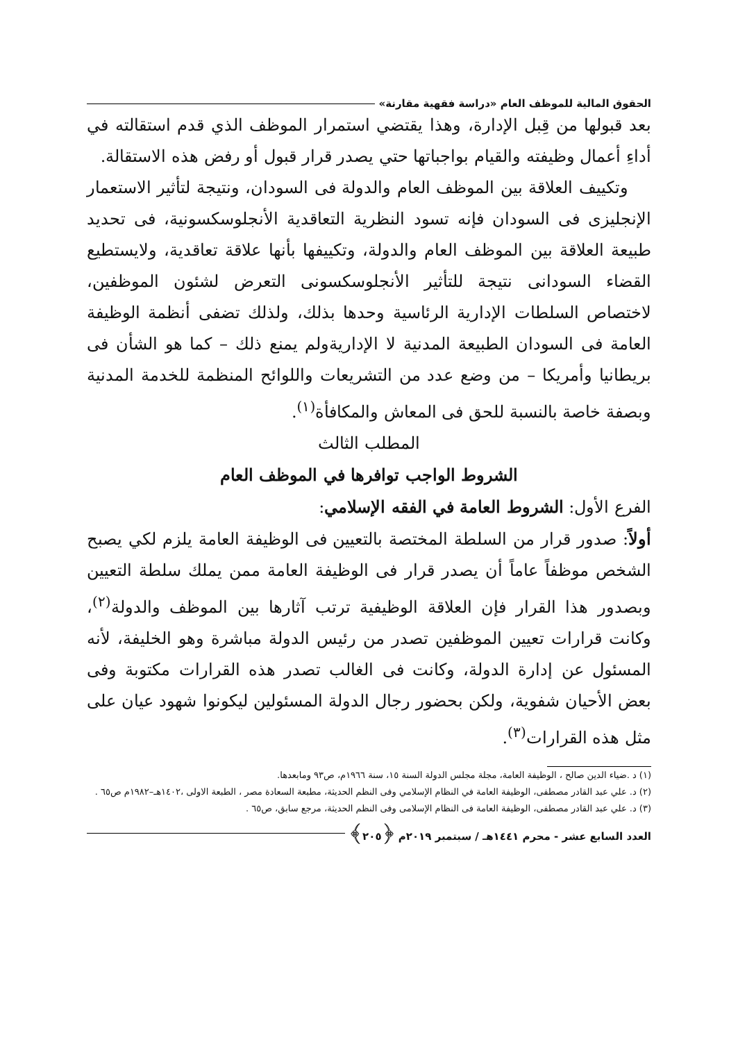الحقوق المالية للموظف العام «دراسة فقهية مقارنة»
بعد قبولها من قِبل الإدارة، وهذا يقتضي استمرار الموظف الذي قدم استقالته في أداءِ أعمال وظيفته والقيام بواجباتها حتي يصدر قرار قبول أو رفض هذه الاستقالة.
وتكييف العلاقة بين الموظف العام والدولة فى السودان، ونتيجة لتأثير الاستعمار الإنجليزى فى السودان فإنه تسود النظرية التعاقدية الأنجلوسكسونية، فى تحديد طبيعة العلاقة بين الموظف العام والدولة، وتكييفها بأنها علاقة تعاقدية، ولايستطيع القضاء السودانى نتيجة للتأثير الأنجلوسكسونى التعرض لشئون الموظفين، لاختصاص السلطات الإدارية الرئاسية وحدها بذلك، ولذلك تضفى أنظمة الوظيفة العامة فى السودان الطبيعة المدنية لا الإداريةولم يمنع ذلك – كما هو الشأن فى بريطانيا وأمريكا – من وضع عدد من التشريعات واللوائح المنظمة للخدمة المدنية وبصفة خاصة بالنسبة للحق فى المعاش والمكافأة<sup>(١)</sup>.
المطلب الثالث
الشروط الواجب توافرها في الموظف العام
الفرع الأول: الشروط العامة في الفقه الإسلامي:
أولاً: صدور قرار من السلطة المختصة بالتعيين فى الوظيفة العامة يلزم لكي يصبح الشخص موظفاً عاماً أن يصدر قرار فى الوظيفة العامة ممن يملك سلطة التعيين وبصدور هذا القرار فإن العلاقة الوظيفية ترتب آثارها بين الموظف والدولة<sup>(٢)</sup>، وكانت قرارات تعيين الموظفين تصدر من رئيس الدولة مباشرة وهو الخليفة، لأنه المسئول عن إدارة الدولة، وكانت فى الغالب تصدر هذه القرارات مكتوبة وفى بعض الأحيان شفوية، ولكن بحضور رجال الدولة المسئولين ليكونوا شهود عيان على مثل هذه القرارات<sup>(٣)</sup>.
(١) د .ضياء الدين صالح ، الوظيفة العامة، مجلة مجلس الدولة السنة ١٥، سنة ١٩٦٦م، ص٩٣ ومابعدها.
(٢) د. علي عبد القادر مصطفى، الوظيفة العامة في النظام الإسلامي وفى النظم الحديثة، مطبعة السعادة مصر ، الطبعة الاولى ،١٤٠٢هـ–١٩٨٢م ص٦٥ .
(٣) د. علي عبد القادر مصطفى، الوظيفة العامة فى النظام الإسلامى وفى النظم الحديثة، مرجع سابق، ص٦٥ .
العدد السابع عشر - محرم ١٤٤١هـ / سبتمبر ٢٠١٩م ﴿٢٠٥﴾